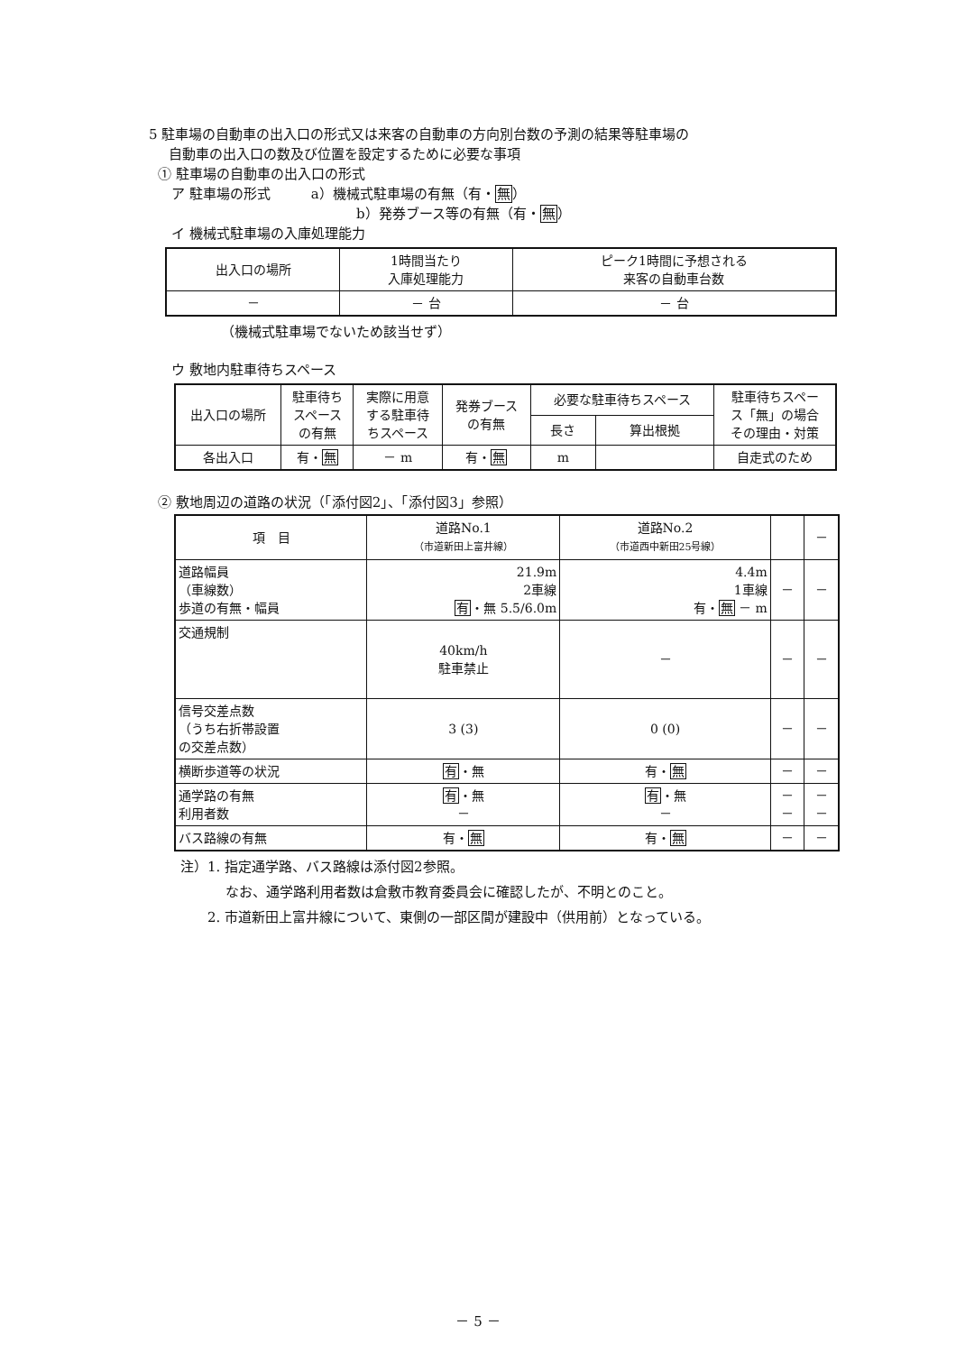5 駐車場の自動車の出入口の形式又は来客の自動車の方向別台数の予測の結果等駐車場の
自動車の出入口の数及び位置を設定するために必要な事項
① 駐車場の自動車の出入口の形式
ア 駐車場の形式　　　a）機械式駐車場の有無（有・無）
b）発券ブース等の有無（有・無）
イ 機械式駐車場の入庫処理能力
| 出入口の場所 | 1時間当たり 入庫処理能力 | ピーク1時間に予想される 来客の自動車台数 |
| － | － 台 | － 台 |
（機械式駐車場でないため該当せず）
ウ 敷地内駐車待ちスペース
| 出入口の場所 | 駐車待ち スペース の有無 | 実際に用意 する駐車待 ちスペース | 発券ブース の有無 | 必要な駐車待ちスペース | | 駐車待ちスペー ス「無」の場合 その理由・対策 |
| | | | | 長さ | 算出根拠 | |
| 各出入口 | 有・ 無 | － m | 有・ 無 | m | | 自走式のため |
② 敷地周辺の道路の状況（「添付図2」、「添付図3」参照）
| 項 目 | 道路No.1 （市道新田上富井線） | 道路No.2 （市道西中新田25号線） | | － |
| 道路幅員 （車線数） 歩道の有無・幅員 | 21.9m 2車線 有 ・無 5.5/6.0m | 4.4m 1車線 有・ 無 － m | － | － |
| 交通規制 | 40km/h 駐車禁止 | － | － | － |
| 信号交差点数 （うち右折帯設置 の交差点数） | 3 (3) | 0 (0) | － | － |
| 横断歩道等の状況 | 有 ・無 | 有・ 無 | － | － |
| 通学路の有無 利用者数 | 有 ・無 － | 有 ・無 － | － － | － － |
| バス路線の有無 | 有・ 無 | 有・ 無 | － | － |
注）1. 指定通学路、バス路線は添付図2参照。
なお、通学路利用者数は倉敷市教育委員会に確認したが、不明とのこと。
2. 市道新田上富井線について、東側の一部区間が建設中（供用前）となっている。
－ 5 －